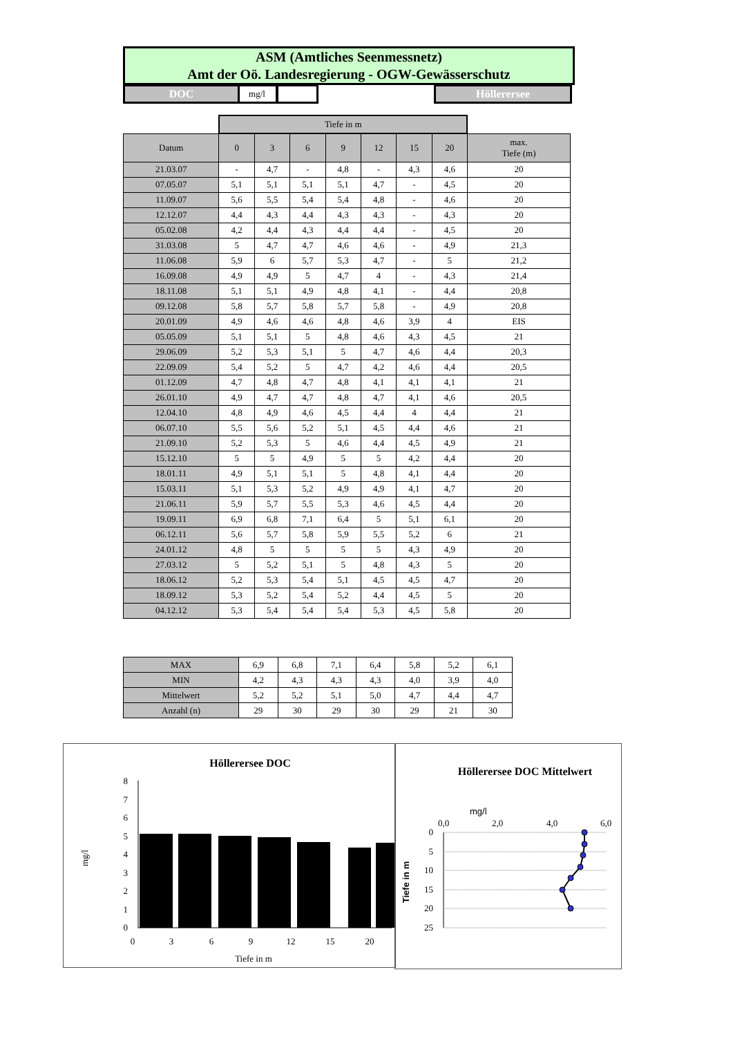ASM (Amtliches Seenmessnetz)
Amt der Oö. Landesregierung - OGW-Gewässerschutz
DOC mg/l Höllerersee
| | Tiefe in m | | | | | | | |
| Datum | 0 | 3 | 6 | 9 | 12 | 15 | 20 | max. Tiefe (m) |
| 21.03.07 | - | 4,7 | - | 4,8 | - | 4,3 | 4,6 | 20 |
| 07.05.07 | 5,1 | 5,1 | 5,1 | 5,1 | 4,7 | - | 4,5 | 20 |
| 11.09.07 | 5,6 | 5,5 | 5,4 | 5,4 | 4,8 | - | 4,6 | 20 |
| 12.12.07 | 4,4 | 4,3 | 4,4 | 4,3 | 4,3 | - | 4,3 | 20 |
| 05.02.08 | 4,2 | 4,4 | 4,3 | 4,4 | 4,4 | - | 4,5 | 20 |
| 31.03.08 | 5 | 4,7 | 4,7 | 4,6 | 4,6 | - | 4,9 | 21,3 |
| 11.06.08 | 5,9 | 6 | 5,7 | 5,3 | 4,7 | - | 5 | 21,2 |
| 16.09.08 | 4,9 | 4,9 | 5 | 4,7 | 4 | - | 4,3 | 21,4 |
| 18.11.08 | 5,1 | 5,1 | 4,9 | 4,8 | 4,1 | - | 4,4 | 20,8 |
| 09.12.08 | 5,8 | 5,7 | 5,8 | 5,7 | 5,8 | - | 4,9 | 20,8 |
| 20.01.09 | 4,9 | 4,6 | 4,6 | 4,8 | 4,6 | 3,9 | 4 | EIS |
| 05.05.09 | 5,1 | 5,1 | 5 | 4,8 | 4,6 | 4,3 | 4,5 | 21 |
| 29.06.09 | 5,2 | 5,3 | 5,1 | 5 | 4,7 | 4,6 | 4,4 | 20,3 |
| 22.09.09 | 5,4 | 5,2 | 5 | 4,7 | 4,2 | 4,6 | 4,4 | 20,5 |
| 01.12.09 | 4,7 | 4,8 | 4,7 | 4,8 | 4,1 | 4,1 | 4,1 | 21 |
| 26.01.10 | 4,9 | 4,7 | 4,7 | 4,8 | 4,7 | 4,1 | 4,6 | 20,5 |
| 12.04.10 | 4,8 | 4,9 | 4,6 | 4,5 | 4,4 | 4 | 4,4 | 21 |
| 06.07.10 | 5,5 | 5,6 | 5,2 | 5,1 | 4,5 | 4,4 | 4,6 | 21 |
| 21.09.10 | 5,2 | 5,3 | 5 | 4,6 | 4,4 | 4,5 | 4,9 | 21 |
| 15.12.10 | 5 | 5 | 4,9 | 5 | 5 | 4,2 | 4,4 | 20 |
| 18.01.11 | 4,9 | 5,1 | 5,1 | 5 | 4,8 | 4,1 | 4,4 | 20 |
| 15.03.11 | 5,1 | 5,3 | 5,2 | 4,9 | 4,9 | 4,1 | 4,7 | 20 |
| 21.06.11 | 5,9 | 5,7 | 5,5 | 5,3 | 4,6 | 4,5 | 4,4 | 20 |
| 19.09.11 | 6,9 | 6,8 | 7,1 | 6,4 | 5 | 5,1 | 6,1 | 20 |
| 06.12.11 | 5,6 | 5,7 | 5,8 | 5,9 | 5,5 | 5,2 | 6 | 21 |
| 24.01.12 | 4,8 | 5 | 5 | 5 | 5 | 4,3 | 4,9 | 20 |
| 27.03.12 | 5 | 5,2 | 5,1 | 5 | 4,8 | 4,3 | 5 | 20 |
| 18.06.12 | 5,2 | 5,3 | 5,4 | 5,1 | 4,5 | 4,5 | 4,7 | 20 |
| 18.09.12 | 5,3 | 5,2 | 5,4 | 5,2 | 4,4 | 4,5 | 5 | 20 |
| 04.12.12 | 5,3 | 5,4 | 5,4 | 5,4 | 5,3 | 4,5 | 5,8 | 20 |
| MAX | 6,9 | 6,8 | 7,1 | 6,4 | 5,8 | 5,2 | 6,1 |
| MIN | 4,2 | 4,3 | 4,3 | 4,3 | 4,0 | 3,9 | 4,0 |
| Mittelwert | 5,2 | 5,2 | 5,1 | 5,0 | 4,7 | 4,4 | 4,7 |
| Anzahl (n) | 29 | 30 | 29 | 30 | 29 | 21 | 30 |
Höllerersee DOC
0
1
2
3
4
5
6
7
8
0
3
6
9
12
15
20
Tiefe in m
mg/l
Höllerersee DOC Mittelwert
mg/l
0,0
2,0
4,0
6,0
0
5
10
15
20
25
Tiefe in m